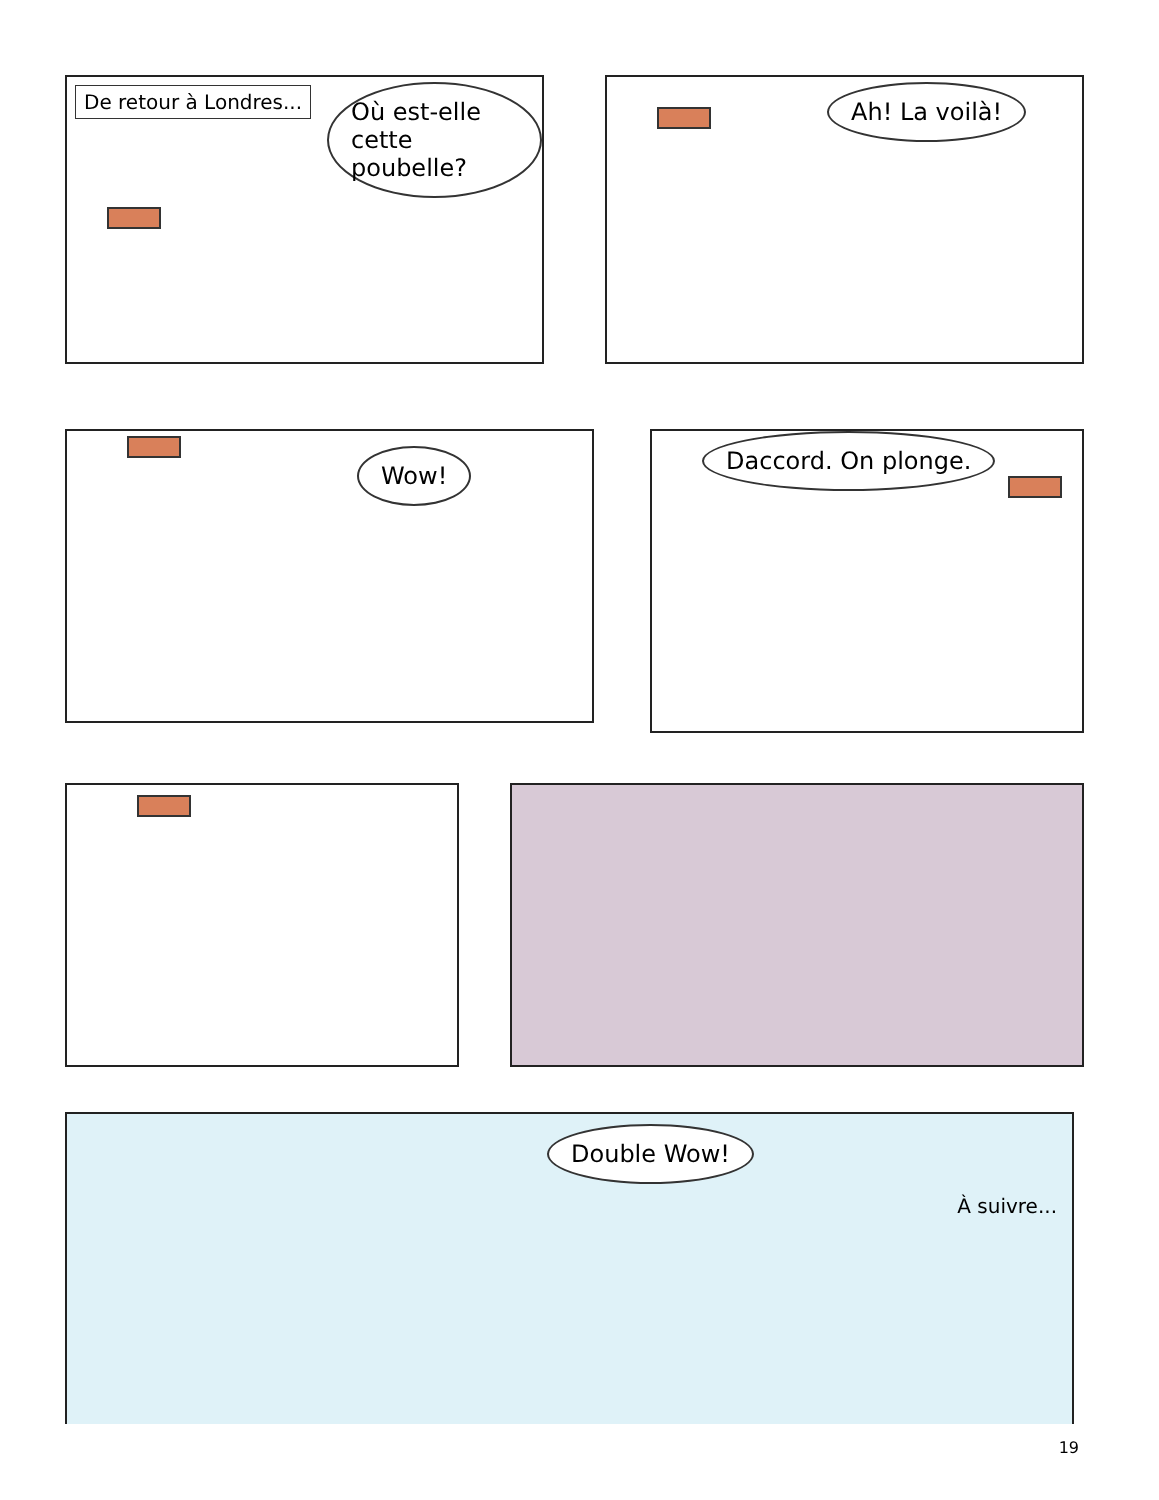De retour à Londres... Où est-elle cette poubelle?
Ah! La voilà!
Wow!
Daccord. On plonge.
Double Wow!
À suivre...
19